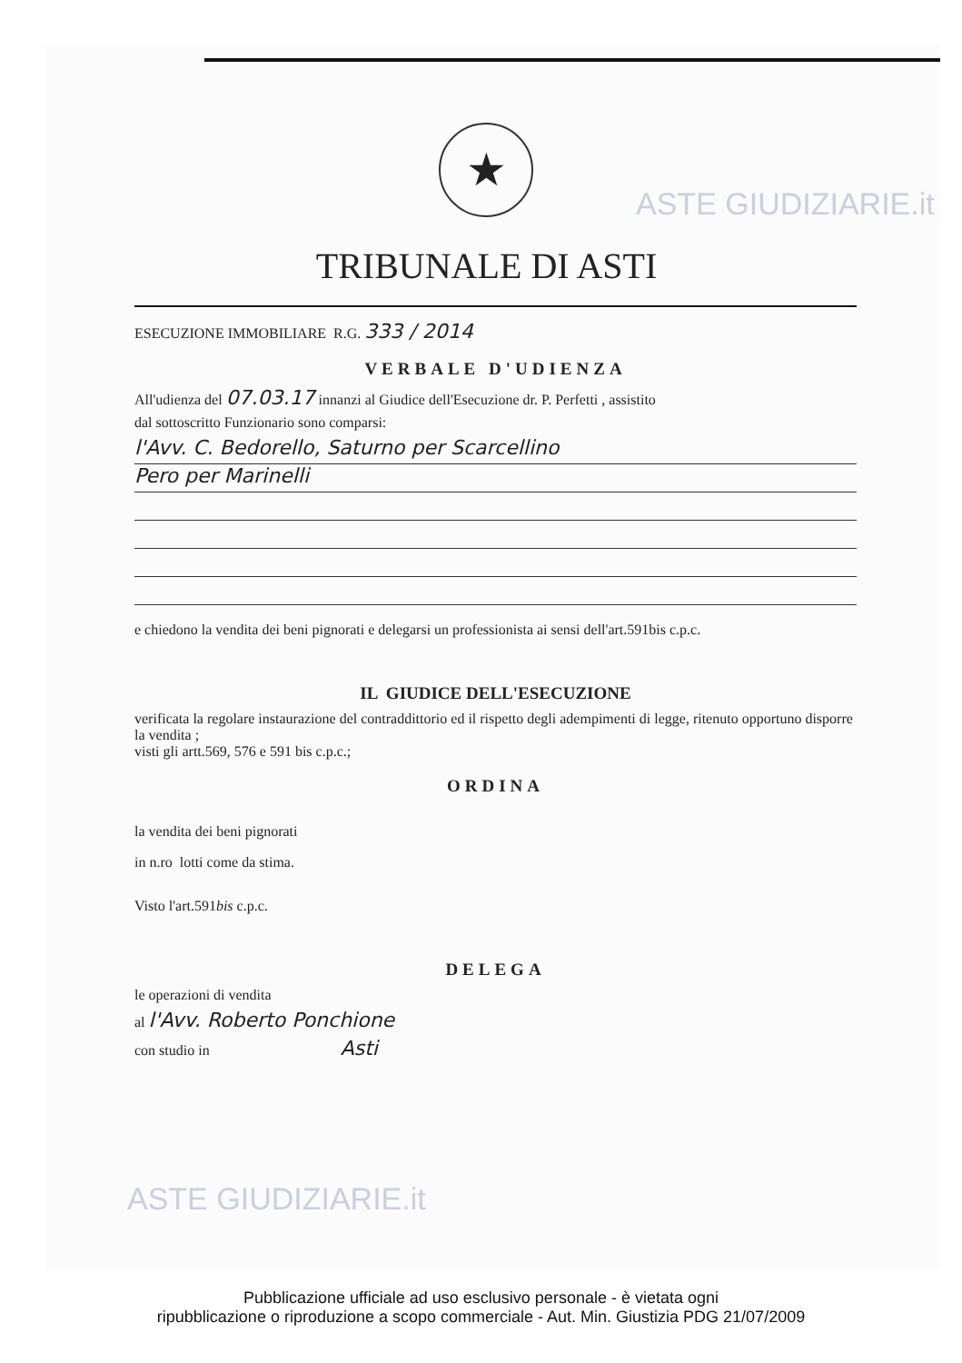★
TRIBUNALE DI ASTI
ESECUZIONE IMMOBILIARE R.G. 333 / 2014
VERBALE D'UDIENZA
All'udienza del 07.03.17 innanzi al Giudice dell'Esecuzione dr. P. Perfetti , assistito
dal sottoscritto Funzionario sono comparsi:
l'Avv. C. Bedorello, Saturno per Scarcellino
Pero per Marinelli
e chiedono la vendita dei beni pignorati e delegarsi un professionista ai sensi dell'art.591bis c.p.c.
IL GIUDICE DELL'ESECUZIONE
verificata la regolare instaurazione del contraddittorio ed il rispetto degli adempimenti di legge, ritenuto opportuno disporre la vendita ;
visti gli artt.569, 576 e 591 bis c.p.c.;
ORDINA
la vendita dei beni pignorati
in n.ro lotti come da stima.
Visto l'art.591bis c.p.c.
DELEGA
le operazioni di vendita
al l'Avv. Roberto Ponchione
con studio in Asti
ASTE GIUDIZIARIE.it
ASTE GIUDIZIARIE.it
Pubblicazione ufficiale ad uso esclusivo personale - è vietata ogni
ripubblicazione o riproduzione a scopo commerciale - Aut. Min. Giustizia PDG 21/07/2009